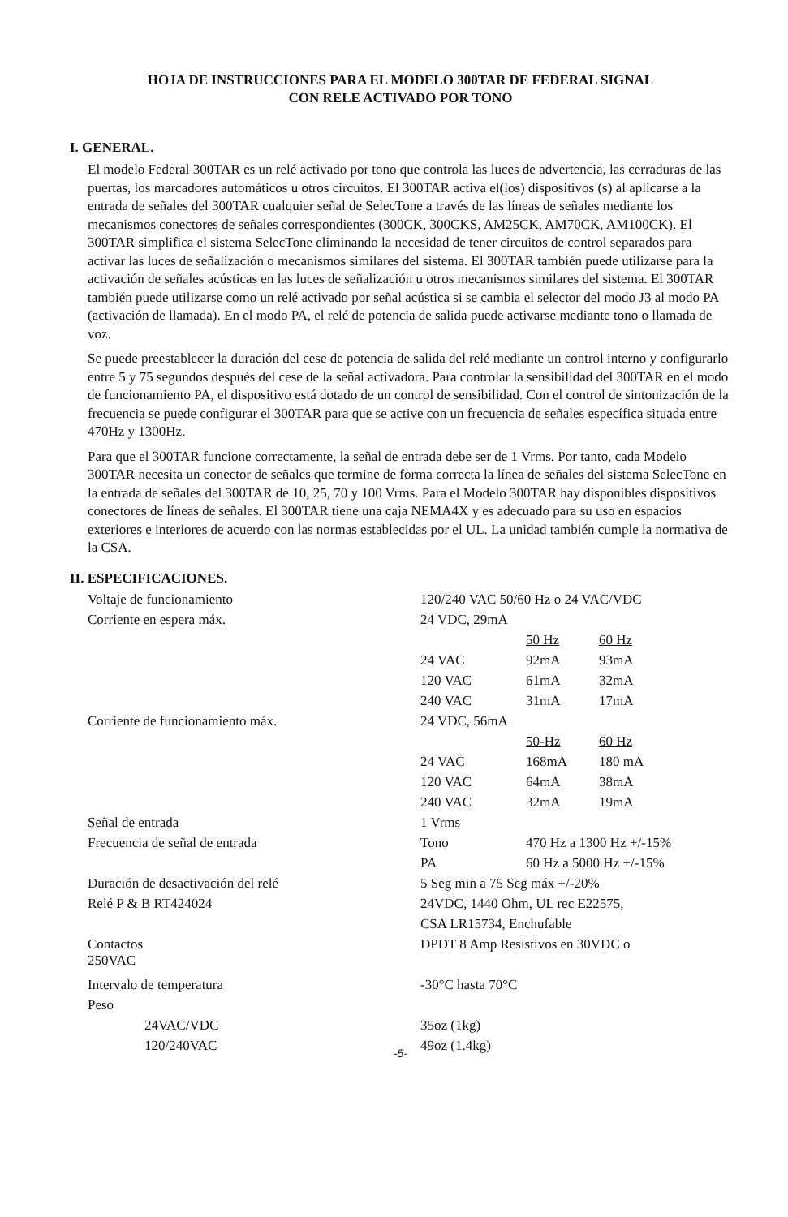HOJA DE INSTRUCCIONES PARA EL MODELO 300TAR DE FEDERAL SIGNAL
CON RELE ACTIVADO POR TONO
I. GENERAL.
El modelo Federal 300TAR es un relé activado por tono que controla las luces de advertencia, las cerraduras de las puertas, los marcadores automáticos u otros circuitos. El 300TAR activa el(los) dispositivos (s) al aplicarse a la entrada de señales del 300TAR cualquier señal de SelecTone a través de las líneas de señales mediante los mecanismos conectores de señales correspondientes (300CK, 300CKS, AM25CK, AM70CK, AM100CK). El 300TAR simplifica el sistema SelecTone eliminando la necesidad de tener circuitos de control separados para activar las luces de señalización o mecanismos similares del sistema. El 300TAR también puede utilizarse para la activación de señales acústicas en las luces de señalización u otros mecanismos similares del sistema. El 300TAR también puede utilizarse como un relé activado por señal acústica si se cambia el selector del modo J3 al modo PA (activación de llamada). En el modo PA, el relé de potencia de salida puede activarse mediante tono o llamada de voz.
Se puede preestablecer la duración del cese de potencia de salida del relé mediante un control interno y configurarlo entre 5 y 75 segundos después del cese de la señal activadora. Para controlar la sensibilidad del 300TAR en el modo de funcionamiento PA, el dispositivo está dotado de un control de sensibilidad. Con el control de sintonización de la frecuencia se puede configurar el 300TAR para que se active con un frecuencia de señales específica situada entre 470Hz y 1300Hz.
Para que el 300TAR funcione correctamente, la señal de entrada debe ser de 1 Vrms. Por tanto, cada Modelo 300TAR necesita un conector de señales que termine de forma correcta la línea de señales del sistema SelecTone en la entrada de señales del 300TAR de 10, 25, 70 y 100 Vrms. Para el Modelo 300TAR hay disponibles dispositivos conectores de líneas de señales. El 300TAR tiene una caja NEMA4X y es adecuado para su uso en espacios exteriores e interiores de acuerdo con las normas establecidas por el UL. La unidad también cumple la normativa de la CSA.
II. ESPECIFICACIONES.
| Voltaje de funcionamiento | 120/240 VAC 50/60 Hz o 24 VAC/VDC | | |
| Corriente en espera máx. | 24 VDC, 29mA | | |
| | | 50 Hz | 60 Hz |
| | 24 VAC | 92mA | 93mA |
| | 120 VAC | 61mA | 32mA |
| | 240 VAC | 31mA | 17mA |
| Corriente de funcionamiento máx. | 24 VDC, 56mA | | |
| | | 50-Hz | 60 Hz |
| | 24 VAC | 168mA | 180 mA |
| | 120 VAC | 64mA | 38mA |
| | 240 VAC | 32mA | 19mA |
| Señal de entrada | 1 Vrms | | |
| Frecuencia de señal de entrada | Tono | 470 Hz a 1300 Hz +/-15% | |
| | PA | 60 Hz a 5000 Hz +/-15% | |
| Duración de desactivación del relé | 5 Seg min a 75 Seg máx +/-20% | | |
| Relé P & B RT424024 | 24VDC, 1440 Ohm, UL rec E22575, | | |
| | CSA LR15734, Enchufable | | |
| Contactos 250VAC | DPDT 8 Amp Resistivos en 30VDC o | | |
| Intervalo de temperatura | -30°C hasta 70°C | | |
| Peso | | | |
| 24VAC/VDC | 35oz (1kg) | | |
| 120/240VAC | 49oz (1.4kg) | | |
-5-